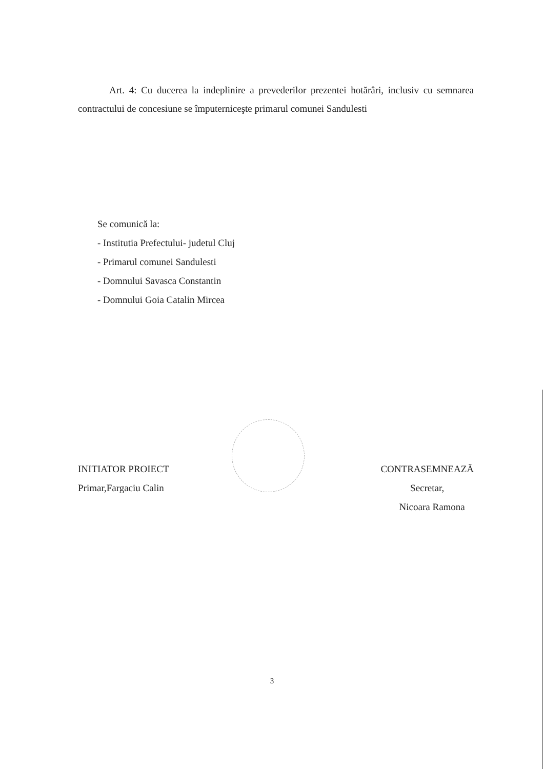Art. 4: Cu ducerea la indeplinire a prevederilor prezentei hotărâri, inclusiv cu semnarea contractului de concesiune se împuterniceşte primarul comunei Sandulesti
Se comunică la:
- Institutia Prefectului- judetul Cluj
- Primarul comunei Sandulesti
- Domnului Savasca Constantin
- Domnului Goia Catalin Mircea
INITIATOR PROIECT
Primar,Fargaciu Calin
CONTRASEMNEAZĂ
Secretar,
Nicoara Ramona
3